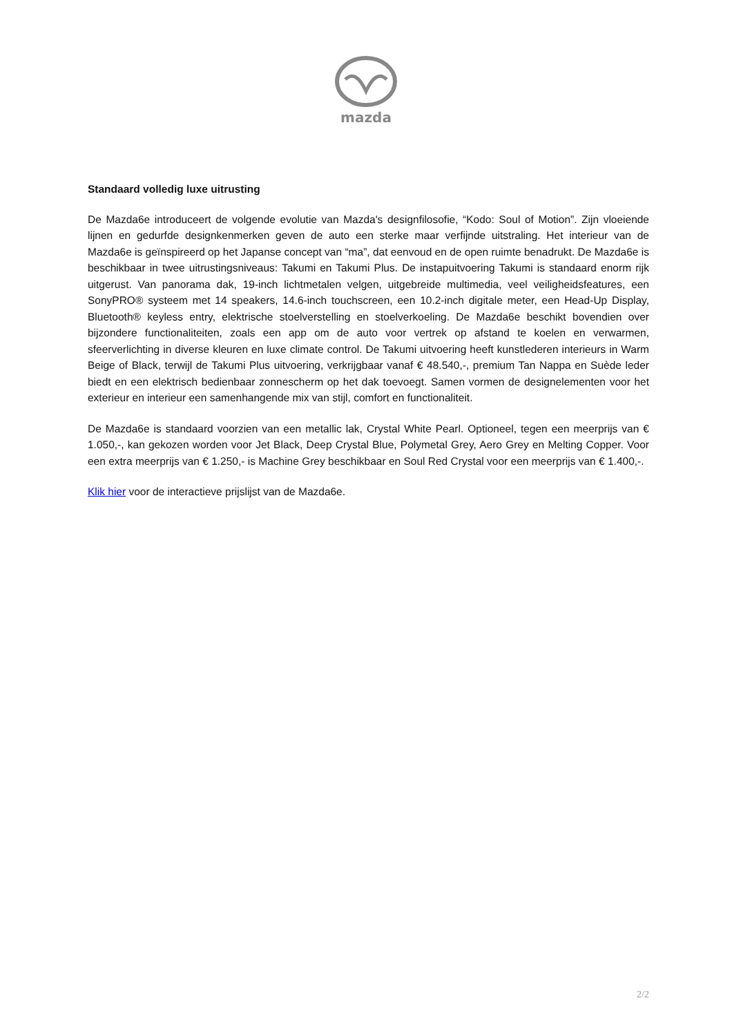mazda
Standaard volledig luxe uitrusting
De Mazda6e introduceert de volgende evolutie van Mazda's designfilosofie, “Kodo: Soul of Motion”. Zijn vloeiende lijnen en gedurfde designkenmerken geven de auto een sterke maar verfijnde uitstraling. Het interieur van de Mazda6e is geïnspireerd op het Japanse concept van “ma”, dat eenvoud en de open ruimte benadrukt. De Mazda6e is beschikbaar in twee uitrustingsniveaus: Takumi en Takumi Plus. De instapuitvoering Takumi is standaard enorm rijk uitgerust. Van panorama dak, 19-inch lichtmetalen velgen, uitgebreide multimedia, veel veiligheidsfeatures, een SonyPRO® systeem met 14 speakers, 14.6-inch touchscreen, een 10.2-inch digitale meter, een Head-Up Display, Bluetooth® keyless entry, elektrische stoelverstelling en stoelverkoeling. De Mazda6e beschikt bovendien over bijzondere functionaliteiten, zoals een app om de auto voor vertrek op afstand te koelen en verwarmen, sfeerverlichting in diverse kleuren en luxe climate control. De Takumi uitvoering heeft kunstlederen interieurs in Warm Beige of Black, terwijl de Takumi Plus uitvoering, verkrijgbaar vanaf € 48.540,-, premium Tan Nappa en Suède leder biedt en een elektrisch bedienbaar zonnescherm op het dak toevoegt. Samen vormen de designelementen voor het exterieur en interieur een samenhangende mix van stijl, comfort en functionaliteit.
De Mazda6e is standaard voorzien van een metallic lak, Crystal White Pearl. Optioneel, tegen een meerprijs van € 1.050,-, kan gekozen worden voor Jet Black, Deep Crystal Blue, Polymetal Grey, Aero Grey en Melting Copper. Voor een extra meerprijs van € 1.250,- is Machine Grey beschikbaar en Soul Red Crystal voor een meerprijs van € 1.400,-.
Klik hier voor de interactieve prijslijst van de Mazda6e.
2/2